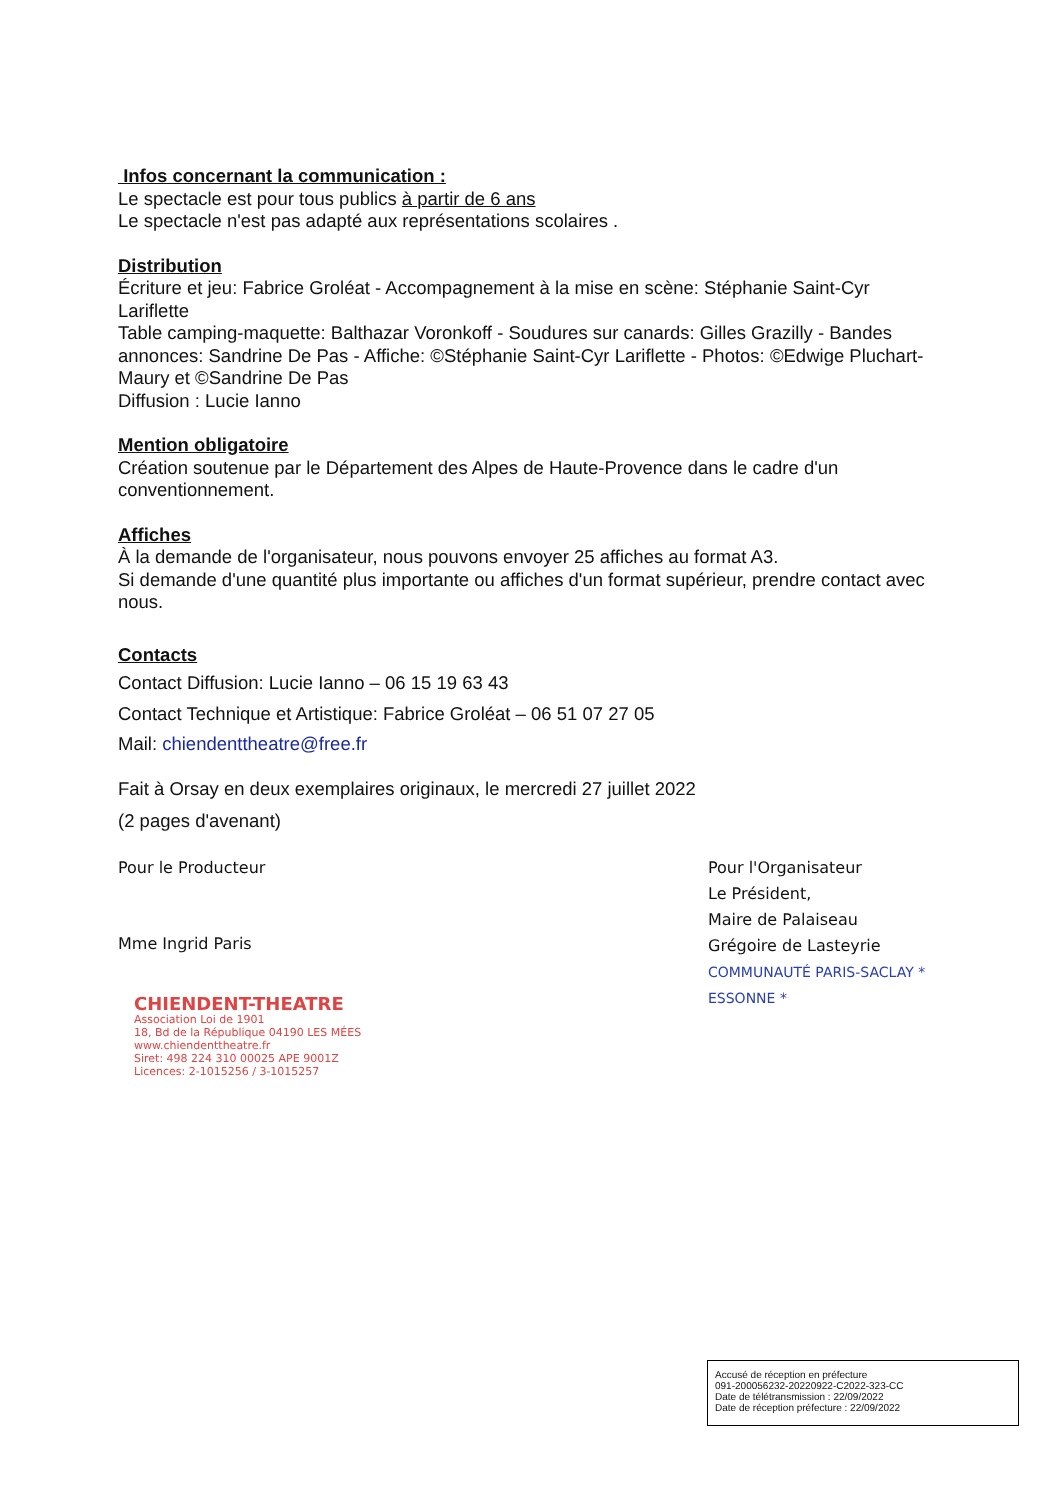Infos concernant la communication :
Le spectacle est pour tous publics à partir de 6 ans
Le spectacle n'est pas adapté aux représentations scolaires .
Distribution
Écriture et jeu: Fabrice Groléat - Accompagnement à la mise en scène: Stéphanie Saint-Cyr Lariflette
Table camping-maquette: Balthazar Voronkoff - Soudures sur canards: Gilles Grazilly - Bandes annonces: Sandrine De Pas - Affiche: ©Stéphanie Saint-Cyr Lariflette - Photos: ©Edwige Pluchart-Maury et ©Sandrine De Pas
Diffusion : Lucie Ianno
Mention obligatoire
Création soutenue par le Département des Alpes de Haute-Provence dans le cadre d'un conventionnement.
Affiches
À la demande de l'organisateur, nous pouvons envoyer 25 affiches au format A3.
Si demande d'une quantité plus importante ou affiches d'un format supérieur, prendre contact avec nous.
Contacts
Contact Diffusion: Lucie Ianno – 06 15 19 63 43
Contact Technique et Artistique: Fabrice Groléat – 06 51 07 27 05
Mail: chiendenttheatre@free.fr
Fait à Orsay en deux exemplaires originaux, le mercredi 27 juillet 2022
(2 pages d'avenant)
Pour le Producteur
Mme Ingrid Paris
CHIENDENT-THEATRE
Association Loi de 1901
18, Bd de la République 04190 LES MÉES
www.chiendenttheatre.fr
Siret: 498 224 310 00025 APE 9001Z
Licences: 2-1015256 / 3-1015257
Pour l'Organisateur
Le Président,
Maire de Palaiseau
Grégoire de Lasteyrie
COMMUNAUTÉ PARIS-SACLAY * ESSONNE *
Accusé de réception en préfecture
091-200056232-20220922-C2022-323-CC
Date de télétransmission : 22/09/2022
Date de réception préfecture : 22/09/2022